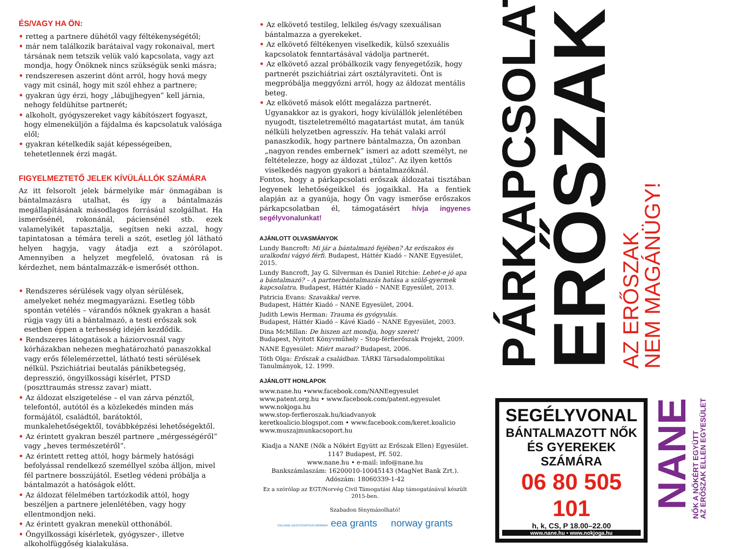ÉS/VAGY HA ÖN:
• retteg a partnere dühétől vagy féltékenységétől;
• már nem találkozik barátaival vagy rokonaival, mert társának nem tetszik velük való kapcsolata, vagy azt mondja, hogy Önöknek nincs szükségük senki másra;
• rendszeresen aszerint dönt arról, hogy hová megy vagy mit csinál, hogy mit szól ehhez a partnere;
• gyakran úgy érzi, hogy „lábujjhegyen” kell járnia, nehogy feldühítse partnerét;
• alkoholt, gyógyszereket vagy kábítószert fogyaszt, hogy elmeneküljön a fájdalma és kapcsolatuk valósága elől;
• gyakran kételkedik saját képességeiben, tehetetlennek érzi magát.
FIGYELMEZTETŐ JELEK KÍVÜLÁLLÓK SZÁMÁRA
Az itt felsorolt jelek bármelyike már önmagában is bántalmazásra utalhat, és így a bántalmazás megállapításának másodlagos forrásául szolgálhat. Ha ismerősénél, rokonánál, páciensénél stb. ezek valamelyikét tapasztalja, segítsen neki azzal, hogy tapintatosan a témára tereli a szót, esetleg jól látható helyen hagyja, vagy átadja ezt a szórólapot. Amennyiben a helyzet megfelelő, óvatosan rá is kérdezhet, nem bántalmazzák-e ismerősét otthon.
• Rendszeres sérülések vagy olyan sérülések, amelyeket nehéz megmagyarázni. Esetleg több spontán vetélés – várandós nőknek gyakran a hasát rúgja vagy üti a bántalmazó, a testi erőszak sok esetben éppen a terhesség idején kezdődik.
• Rendszeres látogatások a háziorvosnál vagy kórházakban nehezen meghatározható panaszokkal vagy erős félelemérzettel, látható testi sérülések nélkül. Pszichiátriai beutalás pánikbetegség, depresszió, öngyilkossági kísérlet, PTSD (poszttraumás stressz zavar) miatt.
• Az áldozat elszigetelése – el van zárva pénztől, telefontól, autótól és a közlekedés minden más formájától, családtól, barátoktól, munkalehetőségektől, továbbképzési lehetőségektől.
• Az érintett gyakran beszél partnere „mérgességéről” vagy „heves természetéről”.
• Az érintett retteg attól, hogy bármely hatósági befolyással rendelkező személlyel szóba álljon, mivel fél partnere bosszújától. Esetleg védeni próbálja a bántalmazót a hatóságok előtt.
• Az áldozat félelmében tartózkodik attól, hogy beszéljen a partnere jelenlétében, vagy hogy ellentmondjon neki.
• Az érintett gyakran menekül otthonából.
• Öngyilkossági kísérletek, gyógyszer-, illetve alkoholfüggőség kialakulása.
• Az elkövető testileg, lelkileg és/vagy szexuálisan bántalmazza a gyerekeket.
• Az elkövető féltékenyen viselkedik, külső szexuális kapcsolatok fenntartásával vádolja partnerét.
• Az elkövető azzal próbálkozik vagy fenyegetőzik, hogy partnerét pszichiátriai zárt osztályraviteti. Önt is megpróbálja meggyőzni arról, hogy az áldozat mentális beteg.
• Az elkövető mások előtt megalázza partnerét. Ugyanakkor az is gyakori, hogy kívülállók jelenlétében nyugodt, tiszteletreméltó magatartást mutat, ám tanúk nélküli helyzetben agresszív. Ha tehát valaki arról panaszkodik, hogy partnere bántalmazza, Ön azonban „nagyon rendes embernek” ismeri az adott személyt, ne feltételezze, hogy az áldozat „túloz”. Az ilyen kettős viselkedés nagyon gyakori a bántalmazóknál.
Fontos, hogy a párkapcsolati erőszak áldozatai tisztában legyenek lehetőségeikkel és jogaikkal. Ha a fentiek alapján az a gyanúja, hogy Ön vagy ismerőse erőszakos párkapcsolatban él, támogatásért hívja ingyenes segélyvonalunkat!
AJÁNLOTT OLVASMÁNYOK
Lundy Bancroft: Mi jár a bántalmazó fejében? Az erőszakos és uralkodni vágyó férfi. Budapest, Háttér Kiadó – NANE Egyesület, 2015.
Lundy Bancroft, Jay G. Silverman és Daniel Ritchie: Lehet-e jó apa a bántalmazó? – A partnerbántalmazás hatása a szülő-gyermek kapcsolatra. Budapest, Háttér Kiadó – NANE Egyesület, 2013.
Patricia Evans: Szavakkal verve.
Budapest, Háttér Kiadó – NANE Egyesület, 2004.
Judith Lewis Herman: Trauma és gyógyulás.
Budapest, Háttér Kiadó – Kávé Kiadó – NANE Egyesület, 2003.
Dina McMillan: De hiszen azt mondja, hogy szeret!
Budapest, Nyitott Könyvműhely – Stop-férfierőszak Projekt, 2009.
NANE Egyesület: Miért marad? Budapest, 2006.
Tóth Olga: Erőszak a családban. TÁRKI Társadalompolitikai Tanulmányok, 12. 1999.
AJÁNLOTT HONLAPOK
www.nane.hu •www.facebook.com/NANEegyesulet
www.patent.org.hu • www.facebook.com/patent.egyesulet
www.nokjoga.hu
www.stop-ferfieroszak.hu/kiadvanyok
keretkoalicio.blogspot.com • www.facebook.com/keret.koalicio
www.muszajmunkacsoport.hu
Kiadja a NANE (Nők a Nőkért Együtt az Erőszak Ellen) Egyesület.
1147 Budapest, Pf. 502.
www.nane.hu • e-mail: info@nane.hu
Bankszámlaszám: 16200010-10045143 (MagNet Bank Zrt.).
Adószám: 18060339-1-42
Ez a szórólap az EGT/Norvég Civil Támogatási Alap támogatásával készült 2015-ben.
Szabadon fénymásolható!
ICELAND LIECHTENSTEIN NORWAY eea grants norway grants
PÁRKAPCSOLATI
ERŐSZAK
AZ ERŐSZAK
NEM MAGÁNÜGY!
SEGÉLYVONAL
BÁNTALMAZOTT NŐK
ÉS GYEREKEK SZÁMÁRA
06 80 505 101
h, k, CS, P 18.00–22.00
www.nane.hu • www.nokjoga.hu
NANE
NŐK A NŐKÉRT EGYÜTT
AZ ERŐSZAK ELLEN EGYESÜLET